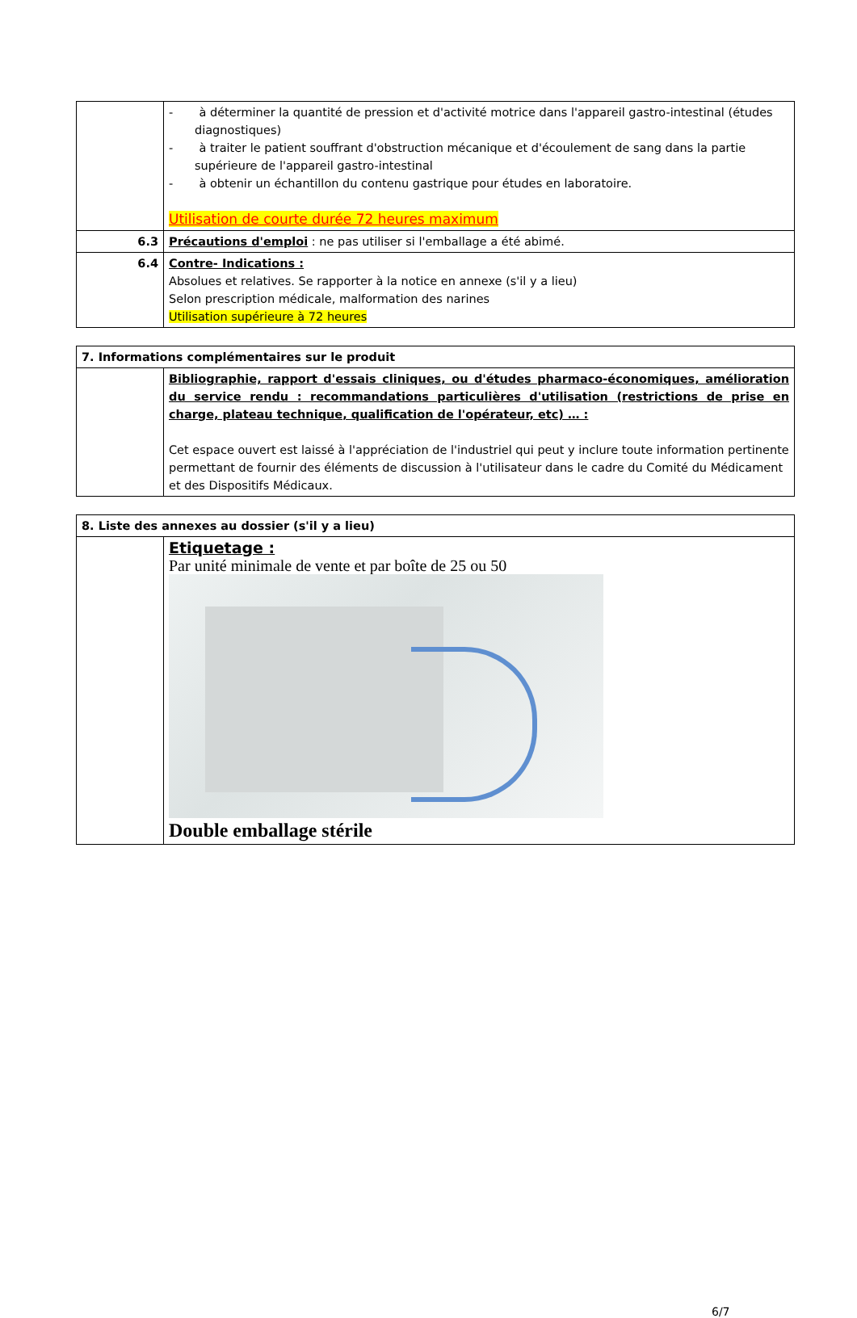| | - à déterminer la quantité de pression et d'activité motrice dans l'appareil gastro-intestinal (études diagnostiques) - à traiter le patient souffrant d'obstruction mécanique et d'écoulement de sang dans la partie supérieure de l'appareil gastro-intestinal - à obtenir un échantillon du contenu gastrique pour études en laboratoire. Utilisation de courte durée 72 heures maximum |
| 6.3 | Précautions d'emploi : ne pas utiliser si l'emballage a été abimé. |
| 6.4 | Contre- Indications : Absolues et relatives. Se rapporter à la notice en annexe (s'il y a lieu) Selon prescription médicale, malformation des narines Utilisation supérieure à 72 heures |
| 7. Informations complémentaires sur le produit | |
| | Bibliographie, rapport d'essais cliniques, ou d'études pharmaco-économiques, amélioration du service rendu : recommandations particulières d'utilisation (restrictions de prise en charge, plateau technique, qualification de l'opérateur, etc) … : Cet espace ouvert est laissé à l'appréciation de l'industriel qui peut y inclure toute information pertinente permettant de fournir des éléments de discussion à l'utilisateur dans le cadre du Comité du Médicament et des Dispositifs Médicaux. |
| 8. Liste des annexes au dossier (s'il y a lieu) | |
| | Etiquetage : Par unité minimale de vente et par boîte de 25 ou 50 Double emballage stérile |
6/7